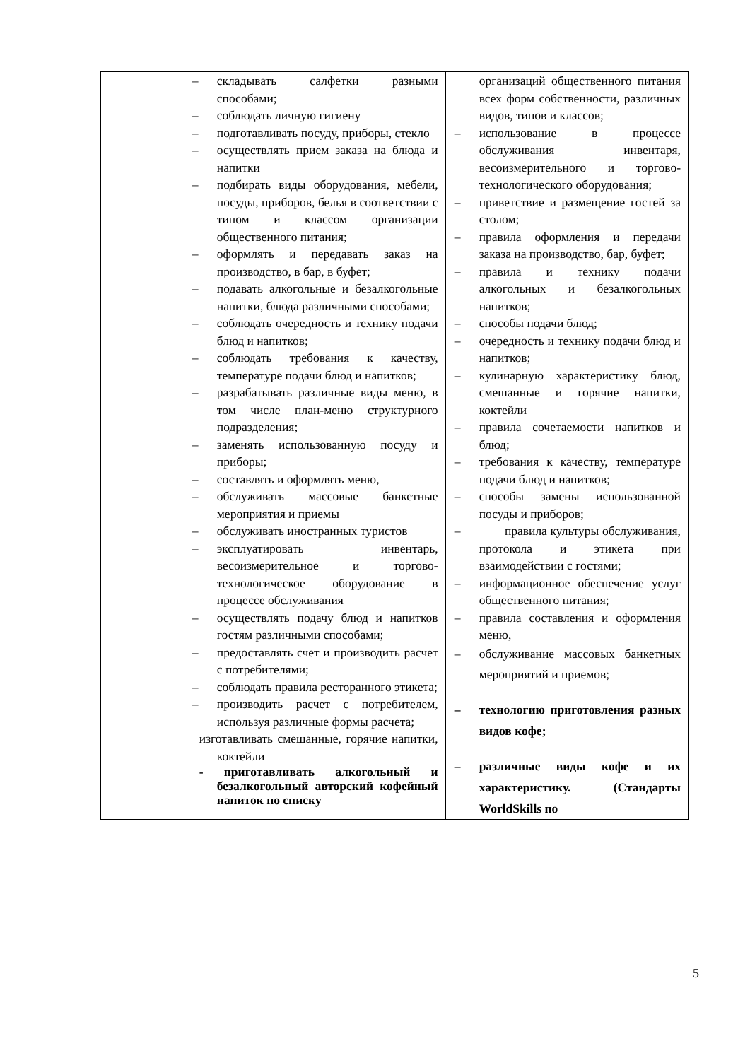| | – складывать салфетки разными способами; – соблюдать личную гигиену – подготавливать посуду, приборы, стекло – осуществлять прием заказа на блюда и напитки – подбирать виды оборудования, мебели, посуды, приборов, белья в соответствии с типом и классом организации общественного питания; – оформлять и передавать заказ на производство, в бар, в буфет; – подавать алкогольные и безалкогольные напитки, блюда различными способами; – соблюдать очередность и технику подачи блюд и напитков; – соблюдать требования к качеству, температуре подачи блюд и напитков; – разрабатывать различные виды меню, в том числе план-меню структурного подразделения; – заменять использованную посуду и приборы; – составлять и оформлять меню, – обслуживать массовые банкетные мероприятия и приемы – обслуживать иностранных туристов – эксплуатировать инвентарь, весоизмерительное и торгово-технологическое оборудование в процессе обслуживания – осуществлять подачу блюд и напитков гостям различными способами; – предоставлять счет и производить расчет с потребителями; – соблюдать правила ресторанного этикета; – производить расчет с потребителем, используя различные формы расчета; изготавливать смешанные, горячие напитки, коктейли - приготавливать алкогольный и безалкогольный авторский кофейный напиток по списку | организаций общественного питания всех форм собственности, различных видов, типов и классов; – использование в процессе обслуживания инвентаря, весоизмерительного и торгово-технологического оборудования; – приветствие и размещение гостей за столом; – правила оформления и передачи заказа на производство, бар, буфет; – правила и технику подачи алкогольных и безалкогольных напитков; – способы подачи блюд; – очередность и технику подачи блюд и напитков; – кулинарную характеристику блюд, смешанные и горячие напитки, коктейли – правила сочетаемости напитков и блюд; – требования к качеству, температуре подачи блюд и напитков; – способы замены использованной посуды и приборов; – правила культуры обслуживания, протокола и этикета при взаимодействии с гостями; – информационное обеспечение услуг общественного питания; – правила составления и оформления меню, – обслуживание массовых банкетных мероприятий и приемов; – технологию приготовления разных видов кофе; – различные виды кофе и их характеристику. (Стандарты WorldSkills по |
5